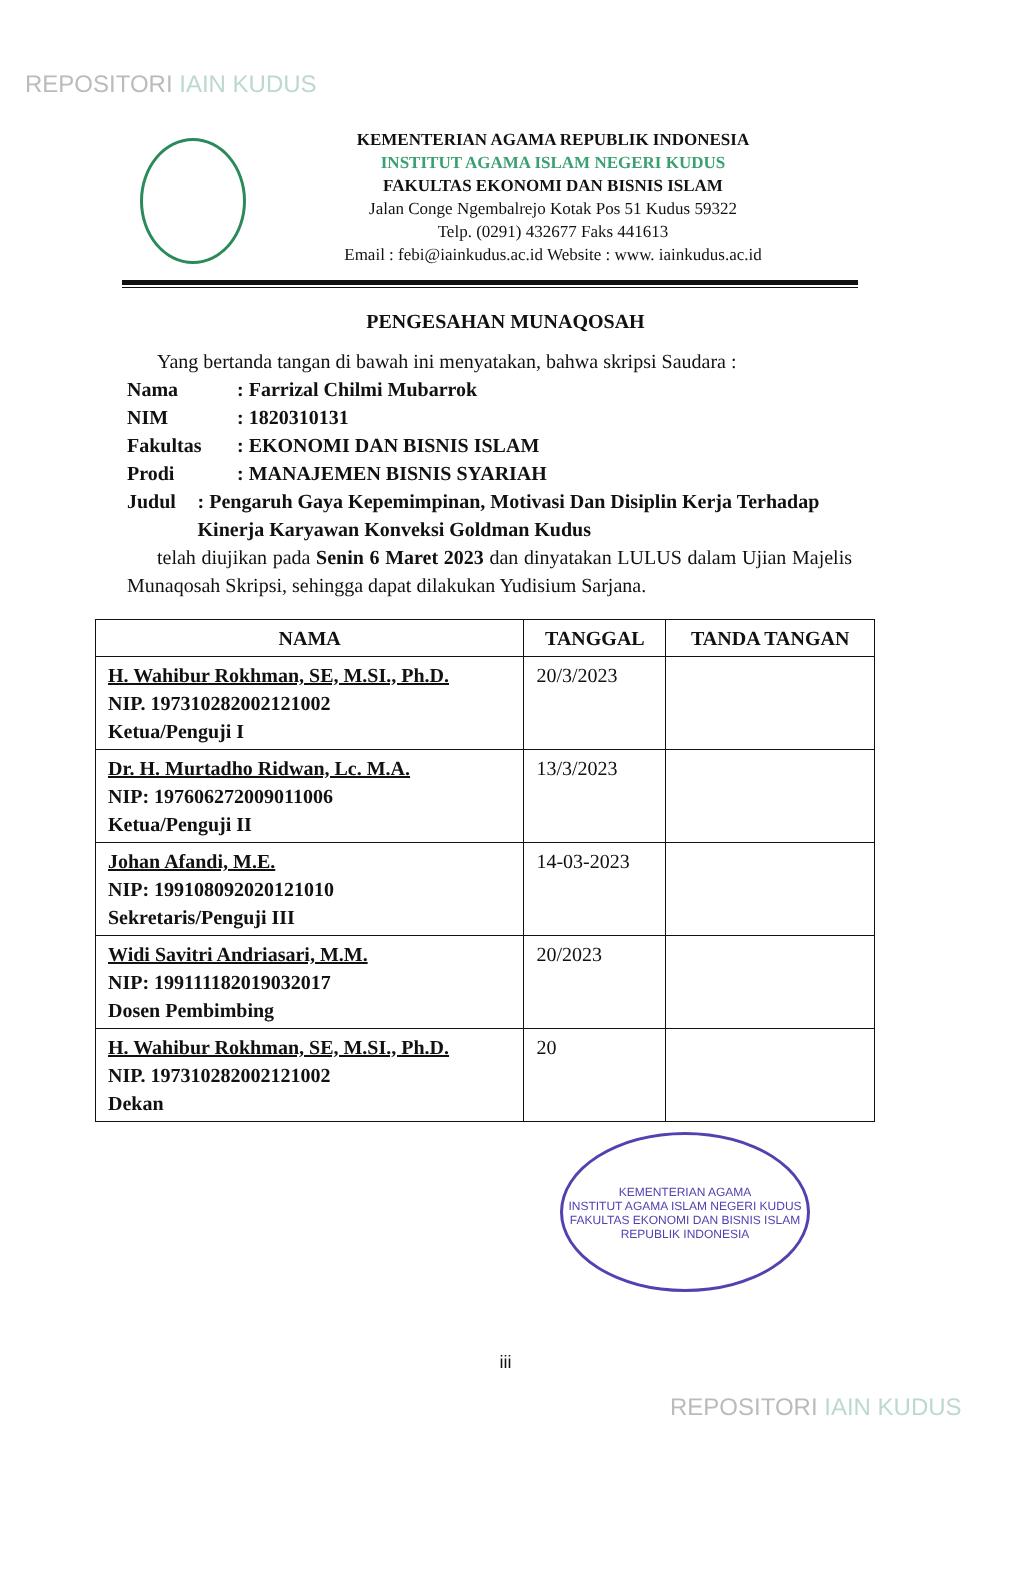REPOSITORI IAIN KUDUS
KEMENTERIAN AGAMA REPUBLIK INDONESIA
INSTITUT AGAMA ISLAM NEGERI KUDUS
FAKULTAS EKONOMI DAN BISNIS ISLAM
Jalan Conge Ngembalrejo Kotak Pos 51 Kudus 59322
Telp. (0291) 432677 Faks 441613
Email : febi@iainkudus.ac.id Website : www. iainkudus.ac.id
PENGESAHAN MUNAQOSAH
Yang bertanda tangan di bawah ini menyatakan, bahwa skripsi Saudara :
Nama : Farrizal Chilmi Mubarrok
NIM : 1820310131
Fakultas : EKONOMI DAN BISNIS ISLAM
Prodi : MANAJEMEN BISNIS SYARIAH
Judul : Pengaruh Gaya Kepemimpinan, Motivasi Dan Disiplin Kerja Terhadap Kinerja Karyawan Konveksi Goldman Kudus
telah diujikan pada Senin 6 Maret 2023 dan dinyatakan LULUS dalam Ujian Majelis Munaqosah Skripsi, sehingga dapat dilakukan Yudisium Sarjana.
| NAMA | TANGGAL | TANDA TANGAN |
| --- | --- | --- |
| H. Wahibur Rokhman, SE, M.SI., Ph.D. NIP. 197310282002121002 Ketua/Penguji I | 20/3/2023 | |
| Dr. H. Murtadho Ridwan, Lc. M.A. NIP: 197606272009011006 Ketua/Penguji II | 13/3/2023 | |
| Johan Afandi, M.E. NIP: 199108092020121010 Sekretaris/Penguji III | 14-03-2023 | |
| Widi Savitri Andriasari, M.M. NIP: 199111182019032017 Dosen Pembimbing | 20/2023 | |
| H. Wahibur Rokhman, SE, M.SI., Ph.D. NIP. 197310282002121002 Dekan | 20 | |
KEMENTERIAN AGAMA
INSTITUT AGAMA ISLAM NEGERI KUDUS
FAKULTAS EKONOMI DAN BISNIS ISLAM
REPUBLIK INDONESIA
iii
REPOSITORI IAIN KUDUS